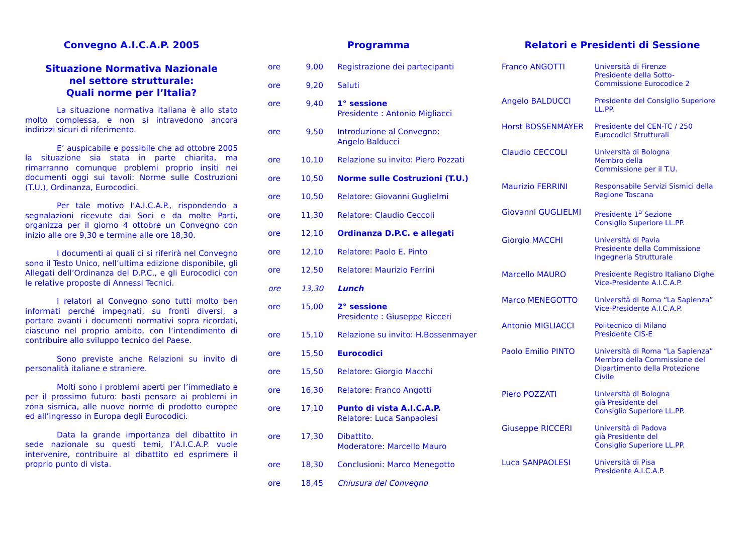Convegno A.I.C.A.P. 2005
Situazione Normativa Nazionale
nel settore strutturale:
Quali norme per l’Italia?
La situazione normativa italiana è allo stato molto complessa, e non si intravedono ancora indirizzi sicuri di riferimento.
E’ auspicabile e possibile che ad ottobre 2005 la situazione sia stata in parte chiarita, ma rimarranno comunque problemi proprio insiti nei documenti oggi sui tavoli: Norme sulle Costruzioni (T.U.), Ordinanza, Eurocodici.
Per tale motivo l’A.I.C.A.P., rispondendo a segnalazioni ricevute dai Soci e da molte Parti, organizza per il giorno 4 ottobre un Convegno con inizio alle ore 9,30 e termine alle ore 18,30.
I documenti ai quali ci si riferirà nel Convegno sono il Testo Unico, nell’ultima edizione disponibile, gli Allegati dell’Ordinanza del D.P.C., e gli Eurocodici con le relative proposte di Annessi Tecnici.
I relatori al Convegno sono tutti molto ben informati perché impegnati, su fronti diversi, a portare avanti i documenti normativi sopra ricordati, ciascuno nel proprio ambito, con l’intendimento di contribuire allo sviluppo tecnico del Paese.
Sono previste anche Relazioni su invito di personalità italiane e straniere.
Molti sono i problemi aperti per l’immediato e per il prossimo futuro: basti pensare ai problemi in zona sismica, alle nuove norme di prodotto europee ed all’ingresso in Europa degli Eurocodici.
Data la grande importanza del dibattito in sede nazionale su questi temi, l’A.I.C.A.P. vuole intervenire, contribuire al dibattito ed esprimere il proprio punto di vista.
Programma
| ore | 9,00 | Registrazione dei partecipanti |
| ore | 9,20 | Saluti |
| ore | 9,40 | 1° sessione Presidente : Antonio Migliacci |
| ore | 9,50 | Introduzione al Convegno: Angelo Balducci |
| ore | 10,10 | Relazione su invito: Piero Pozzati |
| ore | 10,50 | Norme sulle Costruzioni (T.U.) |
| ore | 10,50 | Relatore: Giovanni Guglielmi |
| ore | 11,30 | Relatore: Claudio Ceccoli |
| ore | 12,10 | Ordinanza D.P.C. e allegati |
| ore | 12,10 | Relatore: Paolo E. Pinto |
| ore | 12,50 | Relatore: Maurizio Ferrini |
| ore | 13,30 | Lunch |
| ore | 15,00 | 2° sessione Presidente : Giuseppe Ricceri |
| ore | 15,10 | Relazione su invito: H.Bossenmayer |
| ore | 15,50 | Eurocodici |
| ore | 15,50 | Relatore: Giorgio Macchi |
| ore | 16,30 | Relatore: Franco Angotti |
| ore | 17,10 | Punto di vista A.I.C.A.P. Relatore: Luca Sanpaolesi |
| ore | 17,30 | Dibattito. Moderatore: Marcello Mauro |
| ore | 18,30 | Conclusioni: Marco Menegotto |
| ore | 18,45 | Chiusura del Convegno |
Relatori e Presidenti di Sessione
| Franco ANGOTTI | Università di Firenze Presidente della Sotto- Commissione Eurocodice 2 |
| Angelo BALDUCCI | Presidente del Consiglio Superiore LL.PP. |
| Horst BOSSENMAYER | Presidente del CEN-TC / 250 Eurocodici Strutturali |
| Claudio CECCOLI | Università di Bologna Membro della Commissione per il T.U. |
| Maurizio FERRINI | Responsabile Servizi Sismici della Regione Toscana |
| Giovanni GUGLIELMI | Presidente 1<sup>a</sup> Sezione Consiglio Superiore LL.PP. |
| Giorgio MACCHI | Università di Pavia Presidente della Commissione Ingegneria Strutturale |
| Marcello MAURO | Presidente Registro Italiano Dighe Vice-Presidente A.I.C.A.P. |
| Marco MENEGOTTO | Università di Roma “La Sapienza” Vice-Presidente A.I.C.A.P. |
| Antonio MIGLIACCI | Politecnico di Milano Presidente CIS-E |
| Paolo Emilio PINTO | Università di Roma “La Sapienza” Membro della Commissione del Dipartimento della Protezione Civile |
| Piero POZZATI | Università di Bologna già Presidente del Consiglio Superiore LL.PP. |
| Giuseppe RICCERI | Università di Padova già Presidente del Consiglio Superiore LL.PP. |
| Luca SANPAOLESI | Università di Pisa Presidente A.I.C.A.P. |